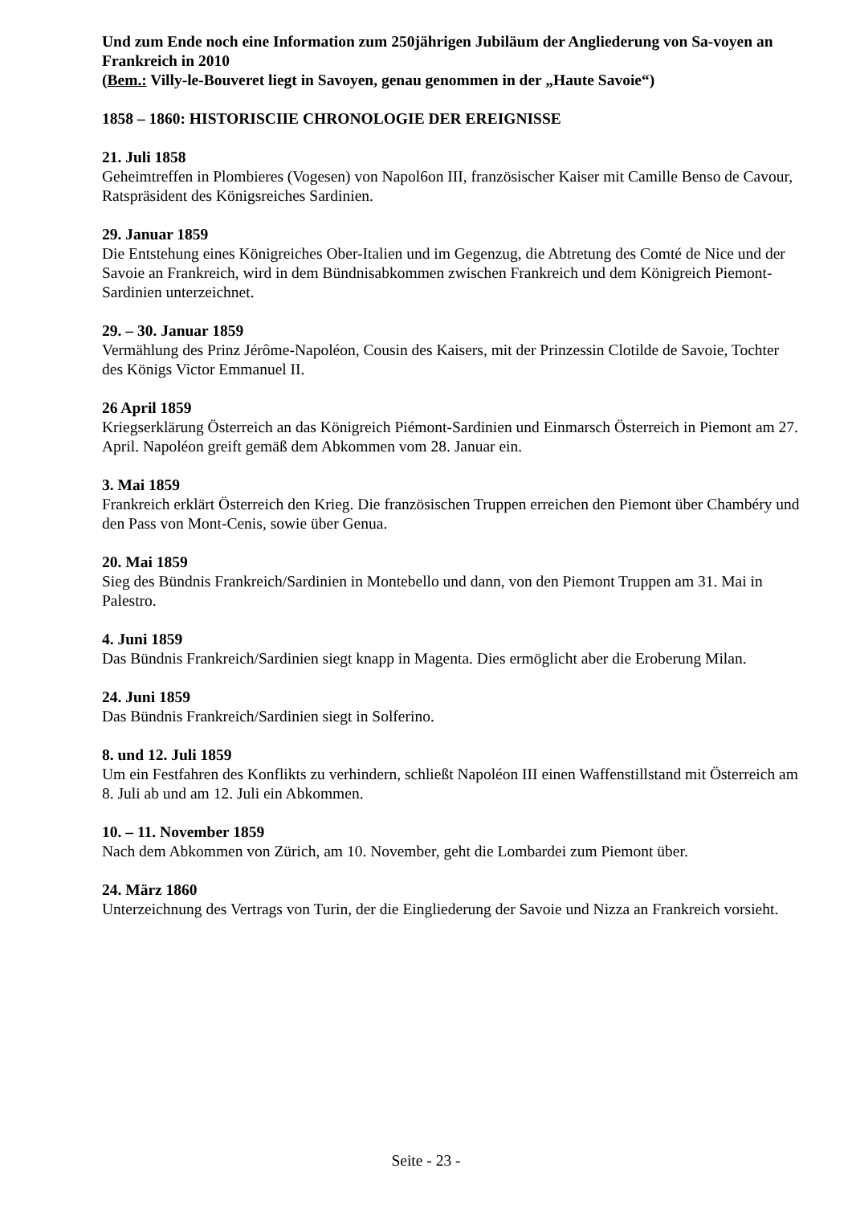Und zum Ende noch eine Information zum 250jährigen Jubiläum der Angliederung von Sa-voyen an Frankreich in 2010
(Bem.: Villy-le-Bouveret liegt in Savoyen, genau genommen in der „Haute Savoie“)
1858 – 1860: HISTORISCIIE CHRONOLOGIE DER EREIGNISSE
21. Juli 1858
Geheimtreffen in Plombieres (Vogesen) von Napol6on III, französischer Kaiser mit Camille Benso de Cavour, Ratspräsident des Königsreiches Sardinien.
29. Januar 1859
Die Entstehung eines Königreiches Ober-Italien und im Gegenzug, die Abtretung des Comté de Nice und der Savoie an Frankreich, wird in dem Bündnisabkommen zwischen Frankreich und dem Königreich Piemont-Sardinien unterzeichnet.
29. – 30. Januar 1859
Vermählung des Prinz Jérôme-Napoléon, Cousin des Kaisers, mit der Prinzessin Clotilde de Savoie, Tochter des Königs Victor Emmanuel II.
26 April 1859
Kriegserklärung Österreich an das Königreich Piémont-Sardinien und Einmarsch Österreich in Piemont am 27. April. Napoléon greift gemäß dem Abkommen vom 28. Januar ein.
3. Mai 1859
Frankreich erklärt Österreich den Krieg. Die französischen Truppen erreichen den Piemont über Chambéry und den Pass von Mont-Cenis, sowie über Genua.
20. Mai 1859
Sieg des Bündnis Frankreich/Sardinien in Montebello und dann, von den Piemont Truppen am 31. Mai in Palestro.
4. Juni 1859
Das Bündnis Frankreich/Sardinien siegt knapp in Magenta. Dies ermöglicht aber die Eroberung Milan.
24. Juni 1859
Das Bündnis Frankreich/Sardinien siegt in Solferino.
8. und 12. Juli 1859
Um ein Festfahren des Konflikts zu verhindern, schließt Napoléon III einen Waffenstillstand mit Österreich am 8. Juli ab und am 12. Juli ein Abkommen.
10. – 11. November 1859
Nach dem Abkommen von Zürich, am 10. November, geht die Lombardei zum Piemont über.
24. März 1860
Unterzeichnung des Vertrags von Turin, der die Eingliederung der Savoie und Nizza an Frankreich vorsieht.
Seite - 23 -